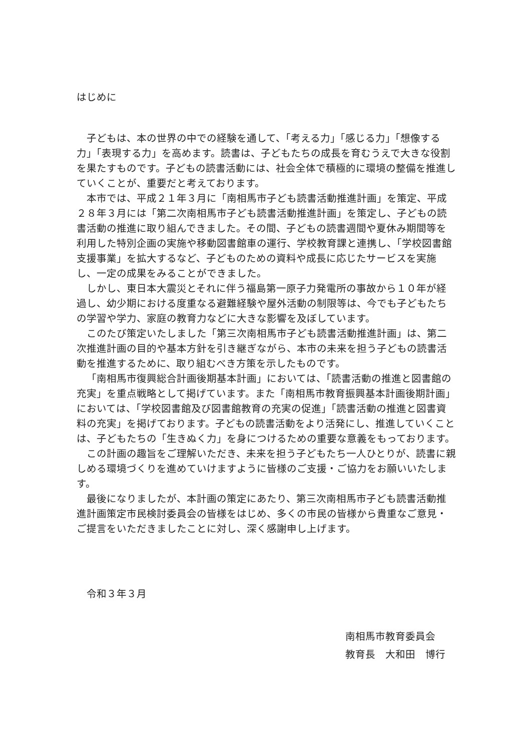はじめに
子どもは、本の世界の中での経験を通して、「考える力」「感じる力」「想像する力」「表現する力」を高めます。読書は、子どもたちの成長を育むうえで大きな役割を果たすものです。子どもの読書活動には、社会全体で積極的に環境の整備を推進していくことが、重要だと考えております。
本市では、平成２１年３月に「南相馬市子ども読書活動推進計画」を策定、平成２８年３月には「第二次南相馬市子ども読書活動推進計画」を策定し、子どもの読書活動の推進に取り組んできました。その間、子どもの読書週間や夏休み期間等を利用した特別企画の実施や移動図書館車の運行、学校教育課と連携し、「学校図書館支援事業」を拡大するなど、子どものための資料や成長に応じたサービスを実施し、一定の成果をみることができました。
しかし、東日本大震災とそれに伴う福島第一原子力発電所の事故から１０年が経過し、幼少期における度重なる避難経験や屋外活動の制限等は、今でも子どもたちの学習や学力、家庭の教育力などに大きな影響を及ぼしています。
このたび策定いたしました「第三次南相馬市子ども読書活動推進計画」は、第二次推進計画の目的や基本方針を引き継ぎながら、本市の未来を担う子どもの読書活動を推進するために、取り組むべき方策を示したものです。
「南相馬市復興総合計画後期基本計画」においては、「読書活動の推進と図書館の充実」を重点戦略として掲げています。また「南相馬市教育振興基本計画後期計画」においては、「学校図書館及び図書館教育の充実の促進」「読書活動の推進と図書資料の充実」を掲げております。子どもの読書活動をより活発にし、推進していくことは、子どもたちの「生きぬく力」を身につけるための重要な意義をもっております。
この計画の趣旨をご理解いただき、未来を担う子どもたち一人ひとりが、読書に親しめる環境づくりを進めていけますように皆様のご支援・ご協力をお願いいたします。
最後になりましたが、本計画の策定にあたり、第三次南相馬市子ども読書活動推進計画策定市民検討委員会の皆様をはじめ、多くの市民の皆様から貴重なご意見・ご提言をいただきましたことに対し、深く感謝申し上げます。
令和３年３月
南相馬市教育委員会
教育長　大和田　博行